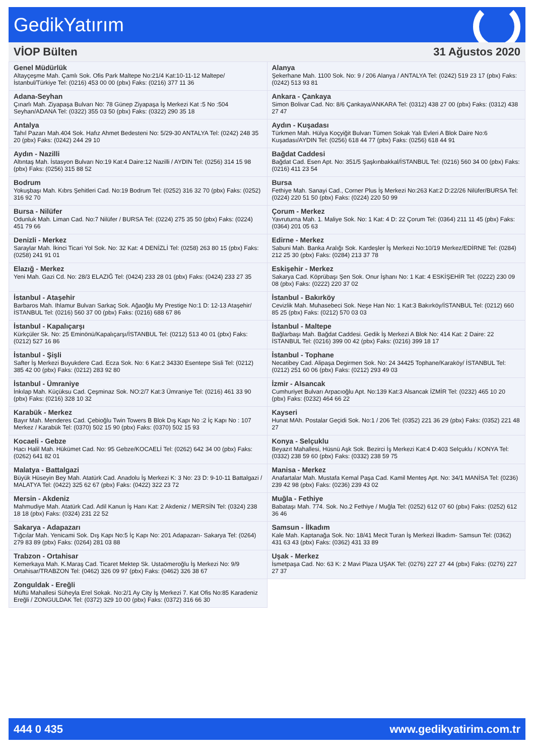GedikYatırım
VİOP Bülten 31 Ağustos 2020
| Genel Müdürlük Altayçeşme Mah. Çamlı Sok. Ofis Park Maltepe No:21/4 Kat:10-11-12 Maltepe/İstanbul/Türkiye Tel: (0216) 453 00 00 (pbx) Faks: (0216) 377 11 36 | Alanya Şekerhane Mah. 1100 Sok. No: 9 / 206 Alanya / ANTALYA Tel: (0242) 519 23 17 (pbx) Faks: (0242) 513 93 81 |
| Adana-Seyhan Çınarlı Mah. Ziyapaşa Bulvarı No: 78 Günep Ziyapaşa İş Merkezi Kat :5 No :504 Seyhan/ADANA Tel: (0322) 355 03 50 (pbx) Faks: (0322) 290 35 18 | Ankara - Çankaya Simon Bolivar Cad. No: 8/6 Çankaya/ANKARA Tel: (0312) 438 27 00 (pbx) Faks: (0312) 438 27 47 |
| Antalya Tahıl Pazarı Mah.404 Sok. Hafız Ahmet Bedesteni No: 5/29-30 ANTALYA Tel: (0242) 248 35 20 (pbx) Faks: (0242) 244 29 10 | Aydın - Kuşadası Türkmen Mah. Hülya Koçyiğit Bulvarı Tümen Sokak Yalı Evleri A Blok Daire No:6 Kuşadası/AYDIN Tel: (0256) 618 44 77 (pbx) Faks: (0256) 618 44 91 |
| Aydın - Nazilli Altıntaş Mah. İstasyon Bulvarı No:19 Kat:4 Daire:12 Nazilli / AYDIN Tel: (0256) 314 15 98 (pbx) Faks: (0256) 315 88 52 | Bağdat Caddesi Bağdat Cad. Esen Apt. No: 351/5 Şaşkınbakkal/İSTANBUL Tel: (0216) 560 34 00 (pbx) Faks: (0216) 411 23 54 |
| Bodrum Yokuşbaşı Mah. Kıbrs Şehitleri Cad. No:19 Bodrum Tel: (0252) 316 32 70 (pbx) Faks: (0252) 316 92 70 | Bursa Fethiye Mah. Sanayi Cad., Corner Plus İş Merkezi No:263 Kat:2 D:22/26 Nilüfer/BURSA Tel: (0224) 220 51 50 (pbx) Faks: (0224) 220 50 99 |
| Bursa - Nilüfer Odunluk Mah. Liman Cad. No:7 Nilüfer / BURSA Tel: (0224) 275 35 50 (pbx) Faks: (0224) 451 79 66 | Çorum - Merkez Yavruturna Mah. 1. Maliye Sok. No: 1 Kat: 4 D: 22 Çorum Tel: (0364) 211 11 45 (pbx) Faks: (0364) 201 05 63 |
| Denizli - Merkez Saraylar Mah. İkinci Ticari Yol Sok. No: 32 Kat: 4 DENİZLİ Tel: (0258) 263 80 15 (pbx) Faks: (0258) 241 91 01 | Edirne - Merkez Sabuni Mah. Banka Aralığı Sok. Kardeşler İş Merkezi No:10/19 Merkez/EDİRNE Tel: (0284) 212 25 30 (pbx) Faks: (0284) 213 37 78 |
| Elazığ - Merkez Yeni Mah. Gazi Cd. No: 28/3 ELAZIĞ Tel: (0424) 233 28 01 (pbx) Faks: (0424) 233 27 35 | Eskişehir - Merkez Sakarya Cad. Köprübaşı Şen Sok. Onur İşhanı No: 1 Kat: 4 ESKİŞEHİR Tel: (0222) 230 09 08 (pbx) Faks: (0222) 220 37 02 |
| İstanbul - Ataşehir Barbaros Mah. Ihlamur Bulvarı Sarkaç Sok. Ağaoğlu My Prestige No:1 D: 12-13 Ataşehir/İSTANBUL Tel: (0216) 560 37 00 (pbx) Faks: (0216) 688 67 86 | İstanbul - Bakırköy Cevizlik Mah. Muhasebeci Sok. Neşe Han No: 1 Kat:3 Bakırköy/İSTANBUL Tel: (0212) 660 85 25 (pbx) Faks: (0212) 570 03 03 |
| İstanbul - Kapalıçarşı Kürkçüler Sk. No: 25 Eminönü/Kapalıçarşı/İSTANBUL Tel: (0212) 513 40 01 (pbx) Faks: (0212) 527 16 86 | İstanbul - Maltepe Bağlarbaşı Mah. Bağdat Caddesi. Gedik İş Merkezi A Blok No: 414 Kat: 2 Daire: 22 İSTANBUL Tel: (0216) 399 00 42 (pbx) Faks: (0216) 399 18 17 |
| İstanbul - Şişli Safter İş Merkezi Buyukdere Cad. Ecza Sok. No: 6 Kat:2 34330 Esentepe Sisli Tel: (0212) 385 42 00 (pbx) Faks: (0212) 283 92 80 | İstanbul - Tophane Necatibey Cad. Alipaşa Degirmen Sok. No: 24 34425 Tophane/Karaköy/ İSTANBUL Tel: (0212) 251 60 06 (pbx) Faks: (0212) 293 49 03 |
| İstanbul - Ümraniye İnkılap Mah. Küçüksu Cad. Çeşminaz Sok. NO:2/7 Kat:3 Ümraniye Tel: (0216) 461 33 90 (pbx) Faks: (0216) 328 10 32 | İzmir - Alsancak Cumhuriyet Bulvarı Arpacıoğlu Apt. No:139 Kat:3 Alsancak İZMİR Tel: (0232) 465 10 20 (pbx) Faks: (0232) 464 66 22 |
| Karabük - Merkez Bayır Mah. Menderes Cad. Çebioğlu Twin Towers B Blok Dış Kapı No :2 İç Kapı No : 107 Merkez / Karabük Tel: (0370) 502 15 90 (pbx) Faks: (0370) 502 15 93 | Kayseri Hunat MAh. Postalar Geçidi Sok. No:1 / 206 Tel: (0352) 221 36 29 (pbx) Faks: (0352) 221 48 27 |
| Kocaeli - Gebze Hacı Halil Mah. Hükümet Cad. No: 95 Gebze/KOCAELİ Tel: (0262) 642 34 00 (pbx) Faks: (0262) 641 82 01 | Konya - Selçuklu Beyazıt Mahallesi, Hüsnü Aşk Sok. Bezirci İş Merkezi Kat:4 D:403 Selçuklu / KONYA Tel: (0332) 238 59 60 (pbx) Faks: (0332) 238 59 75 |
| Malatya - Battalgazi Büyük Hüseyin Bey Mah. Atatürk Cad. Anadolu İş Merkezi K: 3 No: 23 D: 9-10-11 Battalgazi / MALATYA Tel: (0422) 325 62 67 (pbx) Faks: (0422) 322 23 72 | Manisa - Merkez Anafartalar Mah. Mustafa Kemal Paşa Cad. Kamil Menteş Apt. No: 34/1 MANİSA Tel: (0236) 239 42 98 (pbx) Faks: (0236) 239 43 02 |
| Mersin - Akdeniz Mahmudiye Mah. Atatürk Cad. Adil Kanun İş Hanı Kat: 2 Akdeniz / MERSİN Tel: (0324) 238 18 18 (pbx) Faks: (0324) 231 22 52 | Muğla - Fethiye Babataşı Mah. 774. Sok. No.2 Fethiye / Muğla Tel: (0252) 612 07 60 (pbx) Faks: (0252) 612 36 46 |
| Sakarya - Adapazarı Tığcılar Mah. Yenicami Sok. Dış Kapı No:5 İç Kapı No: 201 Adapazarı- Sakarya Tel: (0264) 279 83 89 (pbx) Faks: (0264) 281 03 88 | Samsun - İlkadım Kale Mah. Kaptanağa Sok. No: 18/41 Mecit Turan İş Merkezi İlkadım- Samsun Tel: (0362) 431 63 43 (pbx) Faks: (0362) 431 33 89 |
| Trabzon - Ortahisar Kemerkaya Mah. K.Maraş Cad. Ticaret Mektep Sk. Ustaömeroğlu İş Merkezi No: 9/9 Ortahisar/TRABZON Tel: (0462) 326 09 97 (pbx) Faks: (0462) 326 38 67 | Uşak - Merkez İsmetpaşa Cad. No: 63 K: 2 Mavi Plaza UŞAK Tel: (0276) 227 27 44 (pbx) Faks: (0276) 227 27 37 |
| Zonguldak - Ereğli Müftü Mahallesi Süheyla Erel Sokak. No:2/1 Ay City İş Merkezi 7. Kat Ofis No:85 Karadeniz Ereğli / ZONGULDAK Tel: (0372) 329 10 00 (pbx) Faks: (0372) 316 66 30 | |
444 0 435 www.gedikyatirim.com.tr